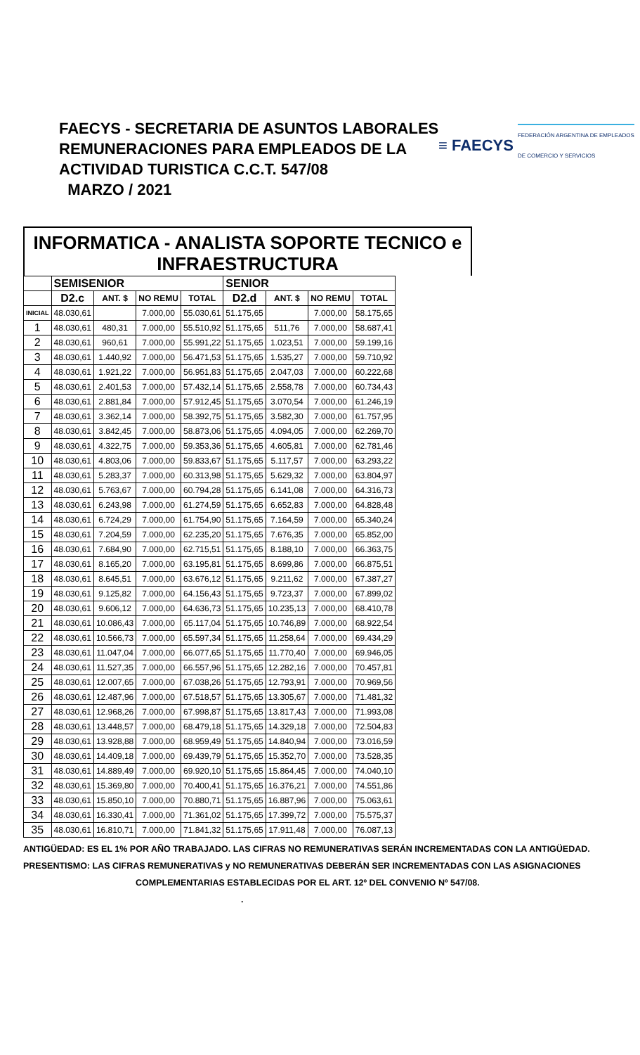FAECYS - SECRETARIA DE ASUNTOS LABORALES
REMUNERACIONES PARA EMPLEADOS DE LA
ACTIVIDAD TURISTICA C.C.T. 547/08
MARZO / 2021
≡ FAECYS FEDERACIÓN ARGENTINA DE EMPLEADOS
DE COMERCIO Y SERVICIOS
INFORMATICA - ANALISTA SOPORTE TECNICO e
INFRAESTRUCTURA
| | SEMISENIOR | | | | SENIOR | | | |
| --- | --- | --- | --- | --- | --- | --- | --- | --- |
| | D2.c | ANT. $ | NO REMU | TOTAL | D2.d | ANT. $ | NO REMU | TOTAL |
| INICIAL | 48.030,61 | | 7.000,00 | 55.030,61 | 51.175,65 | | 7.000,00 | 58.175,65 |
| 1 | 48.030,61 | 480,31 | 7.000,00 | 55.510,92 | 51.175,65 | 511,76 | 7.000,00 | 58.687,41 |
| 2 | 48.030,61 | 960,61 | 7.000,00 | 55.991,22 | 51.175,65 | 1.023,51 | 7.000,00 | 59.199,16 |
| 3 | 48.030,61 | 1.440,92 | 7.000,00 | 56.471,53 | 51.175,65 | 1.535,27 | 7.000,00 | 59.710,92 |
| 4 | 48.030,61 | 1.921,22 | 7.000,00 | 56.951,83 | 51.175,65 | 2.047,03 | 7.000,00 | 60.222,68 |
| 5 | 48.030,61 | 2.401,53 | 7.000,00 | 57.432,14 | 51.175,65 | 2.558,78 | 7.000,00 | 60.734,43 |
| 6 | 48.030,61 | 2.881,84 | 7.000,00 | 57.912,45 | 51.175,65 | 3.070,54 | 7.000,00 | 61.246,19 |
| 7 | 48.030,61 | 3.362,14 | 7.000,00 | 58.392,75 | 51.175,65 | 3.582,30 | 7.000,00 | 61.757,95 |
| 8 | 48.030,61 | 3.842,45 | 7.000,00 | 58.873,06 | 51.175,65 | 4.094,05 | 7.000,00 | 62.269,70 |
| 9 | 48.030,61 | 4.322,75 | 7.000,00 | 59.353,36 | 51.175,65 | 4.605,81 | 7.000,00 | 62.781,46 |
| 10 | 48.030,61 | 4.803,06 | 7.000,00 | 59.833,67 | 51.175,65 | 5.117,57 | 7.000,00 | 63.293,22 |
| 11 | 48.030,61 | 5.283,37 | 7.000,00 | 60.313,98 | 51.175,65 | 5.629,32 | 7.000,00 | 63.804,97 |
| 12 | 48.030,61 | 5.763,67 | 7.000,00 | 60.794,28 | 51.175,65 | 6.141,08 | 7.000,00 | 64.316,73 |
| 13 | 48.030,61 | 6.243,98 | 7.000,00 | 61.274,59 | 51.175,65 | 6.652,83 | 7.000,00 | 64.828,48 |
| 14 | 48.030,61 | 6.724,29 | 7.000,00 | 61.754,90 | 51.175,65 | 7.164,59 | 7.000,00 | 65.340,24 |
| 15 | 48.030,61 | 7.204,59 | 7.000,00 | 62.235,20 | 51.175,65 | 7.676,35 | 7.000,00 | 65.852,00 |
| 16 | 48.030,61 | 7.684,90 | 7.000,00 | 62.715,51 | 51.175,65 | 8.188,10 | 7.000,00 | 66.363,75 |
| 17 | 48.030,61 | 8.165,20 | 7.000,00 | 63.195,81 | 51.175,65 | 8.699,86 | 7.000,00 | 66.875,51 |
| 18 | 48.030,61 | 8.645,51 | 7.000,00 | 63.676,12 | 51.175,65 | 9.211,62 | 7.000,00 | 67.387,27 |
| 19 | 48.030,61 | 9.125,82 | 7.000,00 | 64.156,43 | 51.175,65 | 9.723,37 | 7.000,00 | 67.899,02 |
| 20 | 48.030,61 | 9.606,12 | 7.000,00 | 64.636,73 | 51.175,65 | 10.235,13 | 7.000,00 | 68.410,78 |
| 21 | 48.030,61 | 10.086,43 | 7.000,00 | 65.117,04 | 51.175,65 | 10.746,89 | 7.000,00 | 68.922,54 |
| 22 | 48.030,61 | 10.566,73 | 7.000,00 | 65.597,34 | 51.175,65 | 11.258,64 | 7.000,00 | 69.434,29 |
| 23 | 48.030,61 | 11.047,04 | 7.000,00 | 66.077,65 | 51.175,65 | 11.770,40 | 7.000,00 | 69.946,05 |
| 24 | 48.030,61 | 11.527,35 | 7.000,00 | 66.557,96 | 51.175,65 | 12.282,16 | 7.000,00 | 70.457,81 |
| 25 | 48.030,61 | 12.007,65 | 7.000,00 | 67.038,26 | 51.175,65 | 12.793,91 | 7.000,00 | 70.969,56 |
| 26 | 48.030,61 | 12.487,96 | 7.000,00 | 67.518,57 | 51.175,65 | 13.305,67 | 7.000,00 | 71.481,32 |
| 27 | 48.030,61 | 12.968,26 | 7.000,00 | 67.998,87 | 51.175,65 | 13.817,43 | 7.000,00 | 71.993,08 |
| 28 | 48.030,61 | 13.448,57 | 7.000,00 | 68.479,18 | 51.175,65 | 14.329,18 | 7.000,00 | 72.504,83 |
| 29 | 48.030,61 | 13.928,88 | 7.000,00 | 68.959,49 | 51.175,65 | 14.840,94 | 7.000,00 | 73.016,59 |
| 30 | 48.030,61 | 14.409,18 | 7.000,00 | 69.439,79 | 51.175,65 | 15.352,70 | 7.000,00 | 73.528,35 |
| 31 | 48.030,61 | 14.889,49 | 7.000,00 | 69.920,10 | 51.175,65 | 15.864,45 | 7.000,00 | 74.040,10 |
| 32 | 48.030,61 | 15.369,80 | 7.000,00 | 70.400,41 | 51.175,65 | 16.376,21 | 7.000,00 | 74.551,86 |
| 33 | 48.030,61 | 15.850,10 | 7.000,00 | 70.880,71 | 51.175,65 | 16.887,96 | 7.000,00 | 75.063,61 |
| 34 | 48.030,61 | 16.330,41 | 7.000,00 | 71.361,02 | 51.175,65 | 17.399,72 | 7.000,00 | 75.575,37 |
| 35 | 48.030,61 | 16.810,71 | 7.000,00 | 71.841,32 | 51.175,65 | 17.911,48 | 7.000,00 | 76.087,13 |
ANTIGÜEDAD: ES EL 1% POR AÑO TRABAJADO. LAS CIFRAS NO REMUNERATIVAS SERÁN INCREMENTADAS CON LA ANTIGÜEDAD.
PRESENTISMO: LAS CIFRAS REMUNERATIVAS y NO REMUNERATIVAS DEBERÁN SER INCREMENTADAS CON LAS ASIGNACIONES
COMPLEMENTARIAS ESTABLECIDAS POR EL ART. 12º DEL CONVENIO Nº 547/08. .